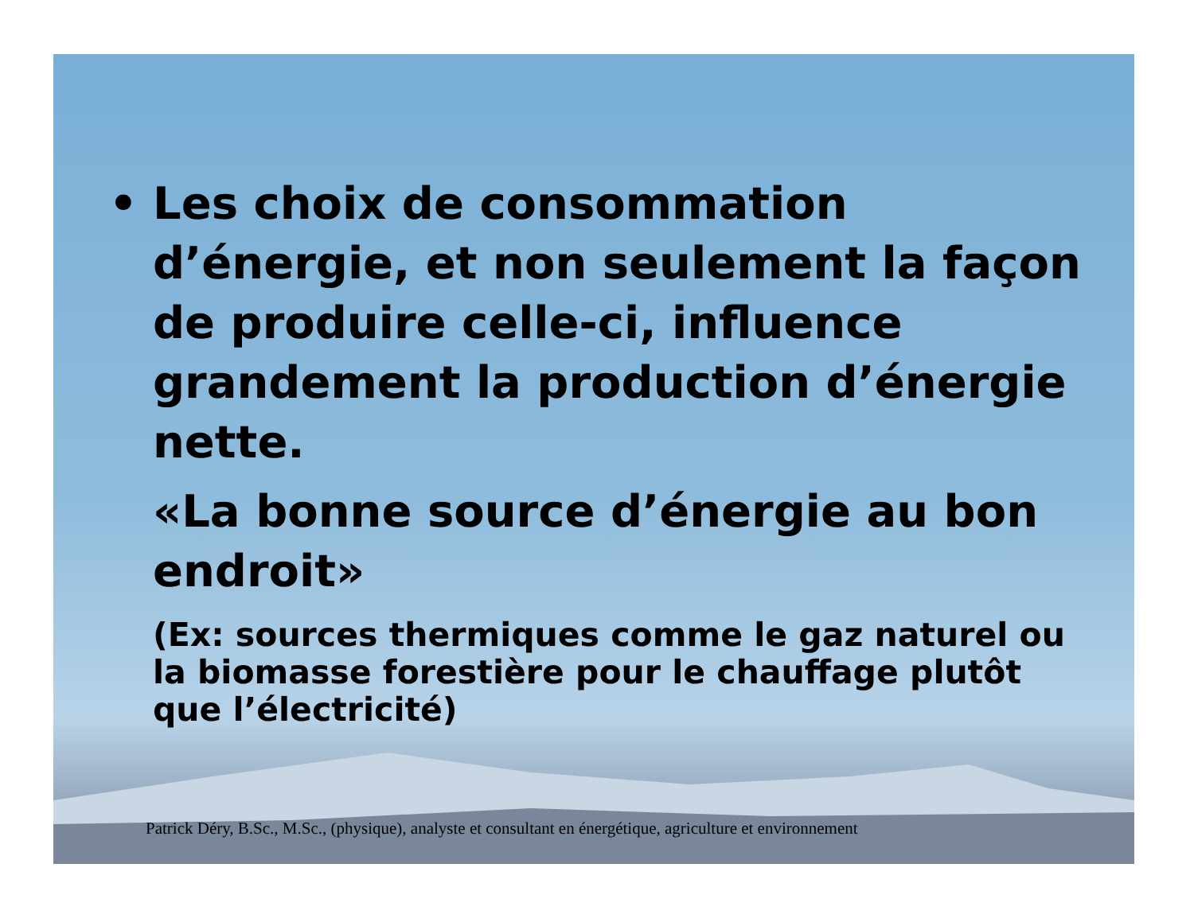• Les choix de consommation d’énergie, et non seulement la façon de produire celle-ci, influence grandement la production d’énergie nette.
«La bonne source d’énergie au bon endroit»
(Ex: sources thermiques comme le gaz naturel ou la biomasse forestière pour le chauffage plutôt que l’électricité)
Patrick Déry, B.Sc., M.Sc., (physique), analyste et consultant en énergétique, agriculture et environnement